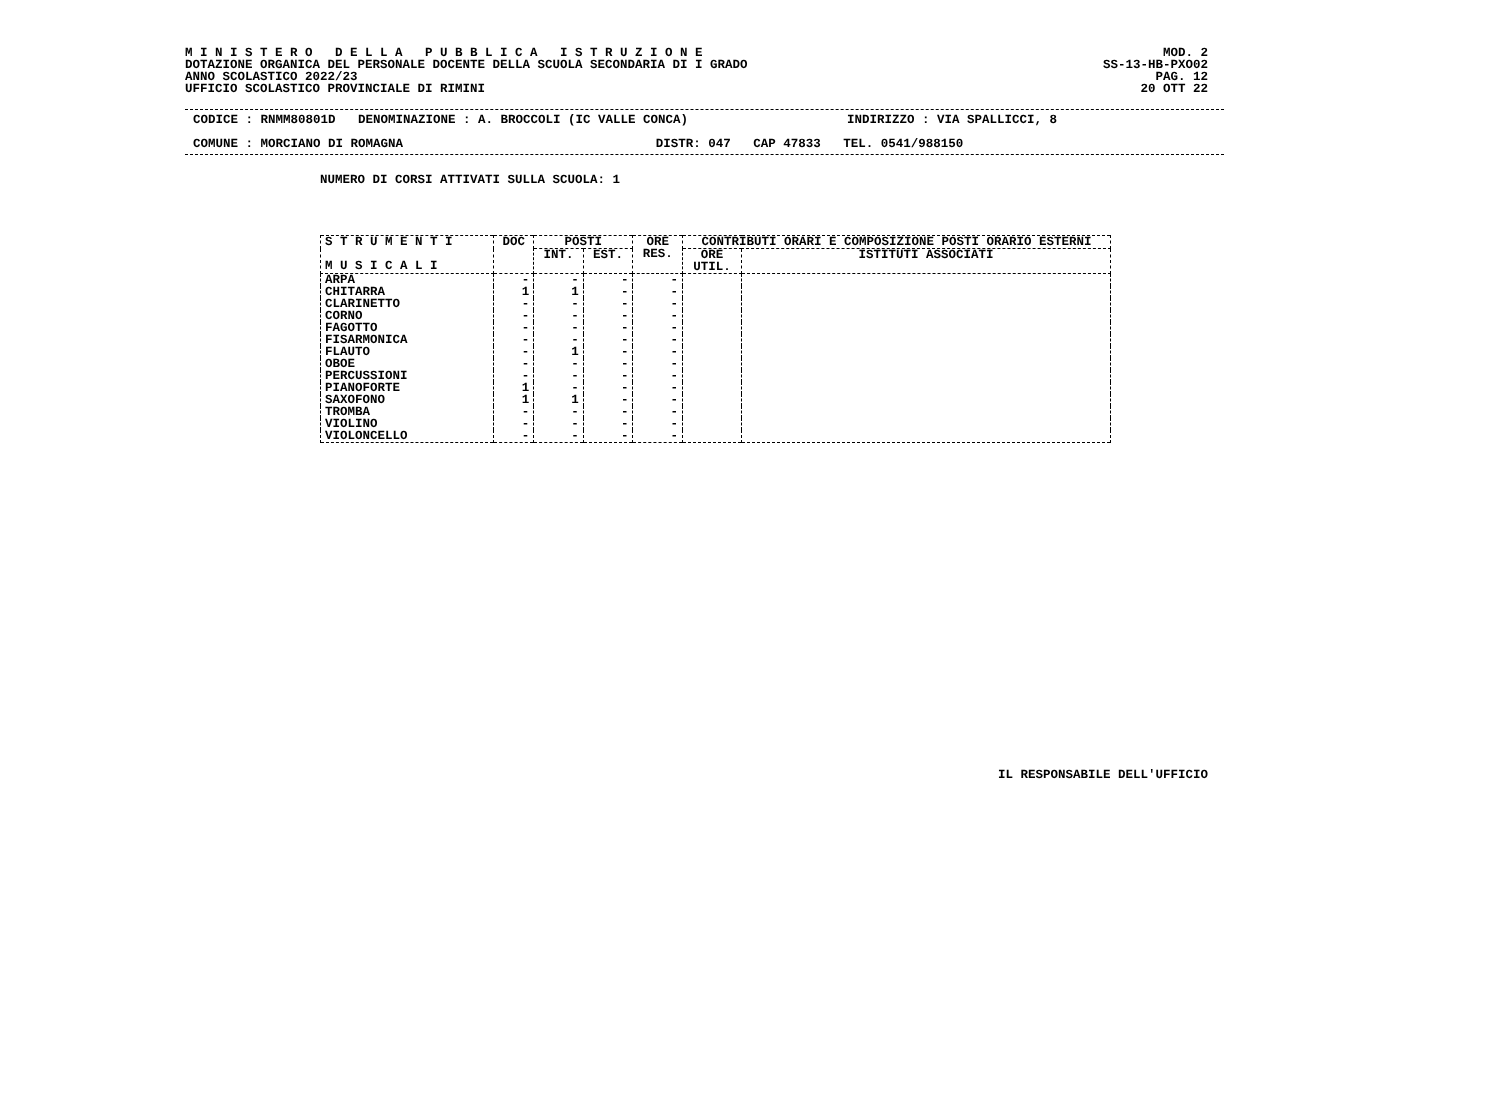M I N I S T E R O D E L L A P U B B L I C A I S T R U Z I O N E DOTAZIONE ORGANICA DEL PERSONALE DOCENTE DELLA SCUOLA SECONDARIA DI I GRADO ANNO SCOLASTICO 2022/23 UFFICIO SCOLASTICO PROVINCIALE DI RIMINI
MOD. 2 SS-13-HB-PXO02 PAG. 12 20 OTT 22
CODICE : RNMM80801D DENOMINAZIONE : A. BROCCOLI (IC VALLE CONCA) INDIRIZZO : VIA SPALLICCI, 8
COMUNE : MORCIANO DI ROMAGNA DISTR: 047 CAP 47833 TEL. 0541/988150
NUMERO DI CORSI ATTIVATI SULLA SCUOLA: 1
| S T R U M E N T I M U S I C A L I | DOC | POSTI | | ORE RES. | CONTRIBUTI ORARI E COMPOSIZIONE POSTI ORARIO ESTERNI | |
| --- | --- | --- | --- | --- | --- | --- |
| | | INT. | EST. | | ORE UTIL. | ISTITUTI ASSOCIATI |
| ARPA | - | - | - | - | | |
| CHITARRA | 1 | 1 | - | - | | |
| CLARINETTO | - | - | - | - | | |
| CORNO | - | - | - | - | | |
| FAGOTTO | - | - | - | - | | |
| FISARMONICA | - | - | - | - | | |
| FLAUTO | - | 1 | - | - | | |
| OBOE | - | - | - | - | | |
| PERCUSSIONI | - | - | - | - | | |
| PIANOFORTE | 1 | - | - | - | | |
| SAXOFONO | 1 | 1 | - | - | | |
| TROMBA | - | - | - | - | | |
| VIOLINO | - | - | - | - | | |
| VIOLONCELLO | - | - | - | - | | |
IL RESPONSABILE DELL'UFFICIO